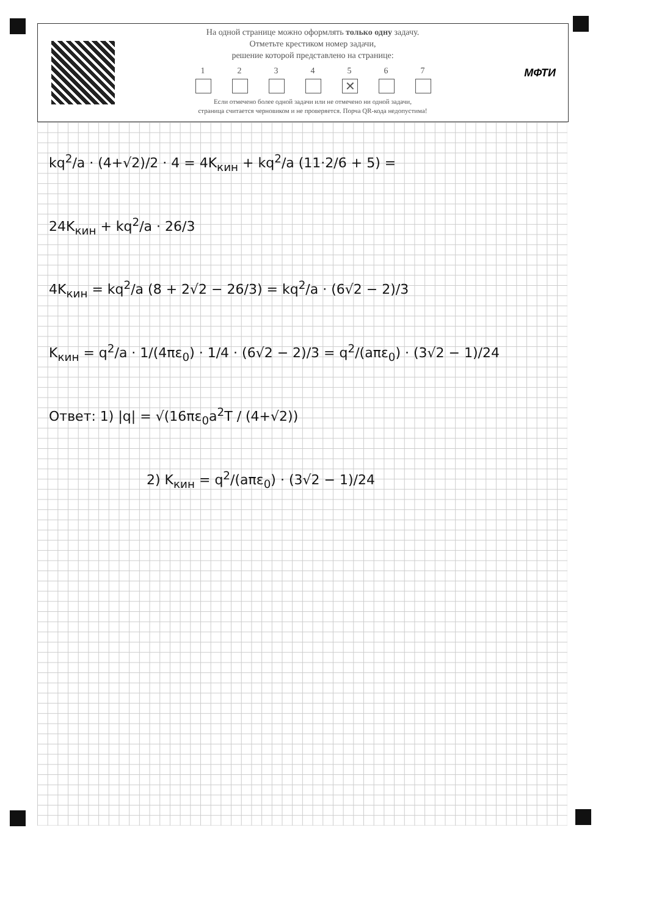На одной странице можно оформлять только одну задачу.
Отметьте крестиком номер задачи,
решение которой представлено на странице:
1 2 3 4 5
✕
6 7
Если отмечено более одной задачи или не отмечено ни одной задачи,
страница считается черновиком и не проверяется. Порча QR-кода недопустима!
МФТИ
kq<sup>2</sup>/a · (4+√2)/2 · 4 = 4K<sub>кин</sub> + kq<sup>2</sup>/a (11·2/6 + 5) =
24K<sub>кин</sub> + kq<sup>2</sup>/a · 26/3
4K<sub>кин</sub> = kq<sup>2</sup>/a (8 + 2√2 − 26/3) = kq<sup>2</sup>/a · (6√2 − 2)/3
K<sub>кин</sub> = q<sup>2</sup>/a · 1/(4πε<sub>0</sub>) · 1/4 · (6√2 − 2)/3 = q<sup>2</sup>/(aπε<sub>0</sub>) · (3√2 − 1)/24
Ответ: 1) |q| = √(16πε<sub>0</sub>a<sup>2</sup>T / (4+√2))
2) K<sub>кин</sub> = q<sup>2</sup>/(aπε<sub>0</sub>) · (3√2 − 1)/24